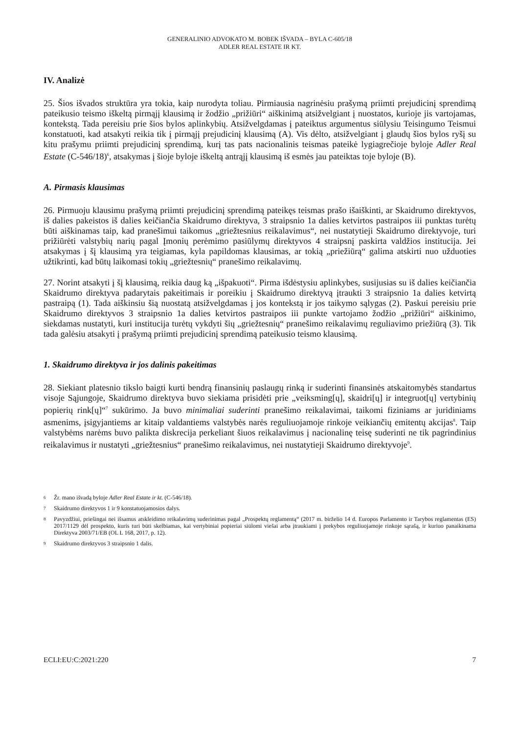GENERALINIO ADVOKATO M. BOBEK IŠVADA – BYLA C-605/18
ADLER REAL ESTATE IR KT.
IV. Analizė
25. Šios išvados struktūra yra tokia, kaip nurodyta toliau. Pirmiausia nagrinėsiu prašymą priimti prejudicinį sprendimą pateikusio teismo iškeltą pirmąjį klausimą ir žodžio „prižiūri“ aiškinimą atsižvelgiant į nuostatos, kurioje jis vartojamas, kontekstą. Tada pereisiu prie šios bylos aplinkybių. Atsižvelgdamas į pateiktus argumentus siūlysiu Teisingumo Teismui konstatuoti, kad atsakyti reikia tik į pirmąjį prejudicinį klausimą (A). Vis dėlto, atsižvelgiant į glaudų šios bylos ryšį su kitu prašymu priimti prejudicinį sprendimą, kurį tas pats nacionalinis teismas pateikė lygiagrečioje byloje Adler Real Estate (C-546/18)<sup>6</sup>, atsakymas į šioje byloje iškeltą antrąjį klausimą iš esmės jau pateiktas toje byloje (B).
A. Pirmasis klausimas
26. Pirmuoju klausimu prašymą priimti prejudicinį sprendimą pateikęs teismas prašo išaiškinti, ar Skaidrumo direktyvos, iš dalies pakeistos iš dalies keičiančia Skaidrumo direktyva, 3 straipsnio 1a dalies ketvirtos pastraipos iii punktas turėtų būti aiškinamas taip, kad pranešimui taikomus „griežtesnius reikalavimus“, nei nustatytieji Skaidrumo direktyvoje, turi prižiūrėti valstybių narių pagal Įmonių perėmimo pasiūlymų direktyvos 4 straipsnį paskirta valdžios institucija. Jei atsakymas į šį klausimą yra teigiamas, kyla papildomas klausimas, ar tokią „priežiūrą“ galima atskirti nuo užduoties užtikrinti, kad būtų laikomasi tokių „griežtesnių“ pranešimo reikalavimų.
27. Norint atsakyti į šį klausimą, reikia daug ką „išpakuoti“. Pirma išdėstysiu aplinkybes, susijusias su iš dalies keičiančia Skaidrumo direktyva padarytais pakeitimais ir poreikiu į Skaidrumo direktyvą įtraukti 3 straipsnio 1a dalies ketvirtą pastraipą (1). Tada aiškinsiu šią nuostatą atsižvelgdamas į jos kontekstą ir jos taikymo sąlygas (2). Paskui pereisiu prie Skaidrumo direktyvos 3 straipsnio 1a dalies ketvirtos pastraipos iii punkte vartojamo žodžio „prižiūri“ aiškinimo, siekdamas nustatyti, kuri institucija turėtų vykdyti šių „griežtesnių“ pranešimo reikalavimų reguliavimo priežiūrą (3). Tik tada galėsiu atsakyti į prašymą priimti prejudicinį sprendimą pateikusio teismo klausimą.
1. Skaidrumo direktyva ir jos dalinis pakeitimas
28. Siekiant platesnio tikslo baigti kurti bendrą finansinių paslaugų rinką ir suderinti finansinės atskaitomybės standartus visoje Sąjungoje, Skaidrumo direktyva buvo siekiama prisidėti prie „veiksming[ų], skaidri[ų] ir integruot[ų] vertybinių popierių rink[ų]“<sup>7</sup> sukūrimo. Ja buvo minimaliai suderinti pranešimo reikalavimai, taikomi fiziniams ar juridiniams asmenims, įsigyjantiems ar kitaip valdantiems valstybės narės reguliuojamoje rinkoje veikiančių emitentų akcijas<sup>8</sup>. Taip valstybėms narėms buvo palikta diskrecija perkeliant šiuos reikalavimus į nacionalinę teisę suderinti ne tik pagrindinius reikalavimus ir nustatyti „griežtesnius“ pranešimo reikalavimus, nei nustatytieji Skaidrumo direktyvoje<sup>9</sup>.
6 Žr. mano išvadą byloje Adler Real Estate ir kt. (C-546/18).
7 Skaidrumo direktyvos 1 ir 9 konstatuojamosios dalys.
8 Pavyzdžiui, priešingai nei išsamus atskleidimo reikalavimų suderinimas pagal „Prospektų reglamentą“ (2017 m. birželio 14 d. Europos Parlamento ir Tarybos reglamentas (ES) 2017/1129 dėl prospekto, kuris turi būti skelbiamas, kai vertybiniai popieriai siūlomi viešai arba įtraukiami į prekybos reguliuojamoje rinkoje sąrašą, ir kuriuo panaikinama Direktyva 2003/71/EB (OL L 168, 2017, p. 12).
9 Skaidrumo direktyvos 3 straipsnio 1 dalis.
ECLI:EU:C:2021:220 7